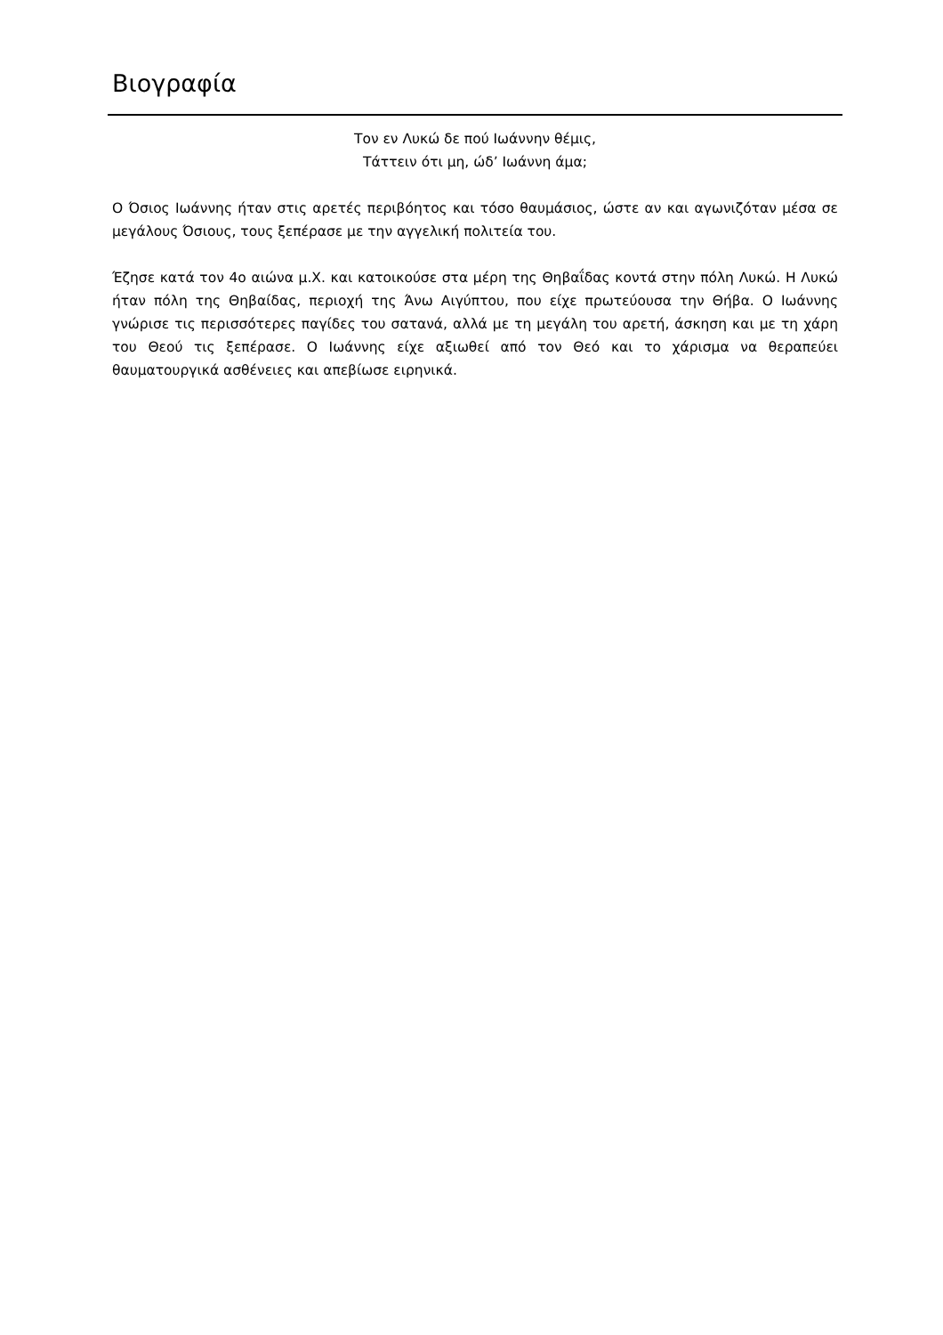Βιογραφία
Τον εν Λυκώ δε πού Ιωάννην θέμις,
Τάττειν ότι μη, ώδ’ Ιωάννη άμα;
Ο Όσιος Ιωάννης ήταν στις αρετές περιβόητος και τόσο θαυμάσιος, ώστε αν και αγωνιζόταν μέσα σε μεγάλους Όσιους, τους ξεπέρασε με την αγγελική πολιτεία του.
Έζησε κατά τον 4ο αιώνα μ.Χ. και κατοικούσε στα μέρη της Θηβαΐδας κοντά στην πόλη Λυκώ. Η Λυκώ ήταν πόλη της Θηβαίδας, περιοχή της Άνω Αιγύπτου, που είχε πρωτεύουσα την Θήβα. Ο Ιωάννης γνώρισε τις περισσότερες παγίδες του σατανά, αλλά με τη μεγάλη του αρετή, άσκηση και με τη χάρη του Θεού τις ξεπέρασε. Ο Ιωάννης είχε αξιωθεί από τον Θεό και το χάρισμα να θεραπεύει θαυματουργικά ασθένειες και απεβίωσε ειρηνικά.